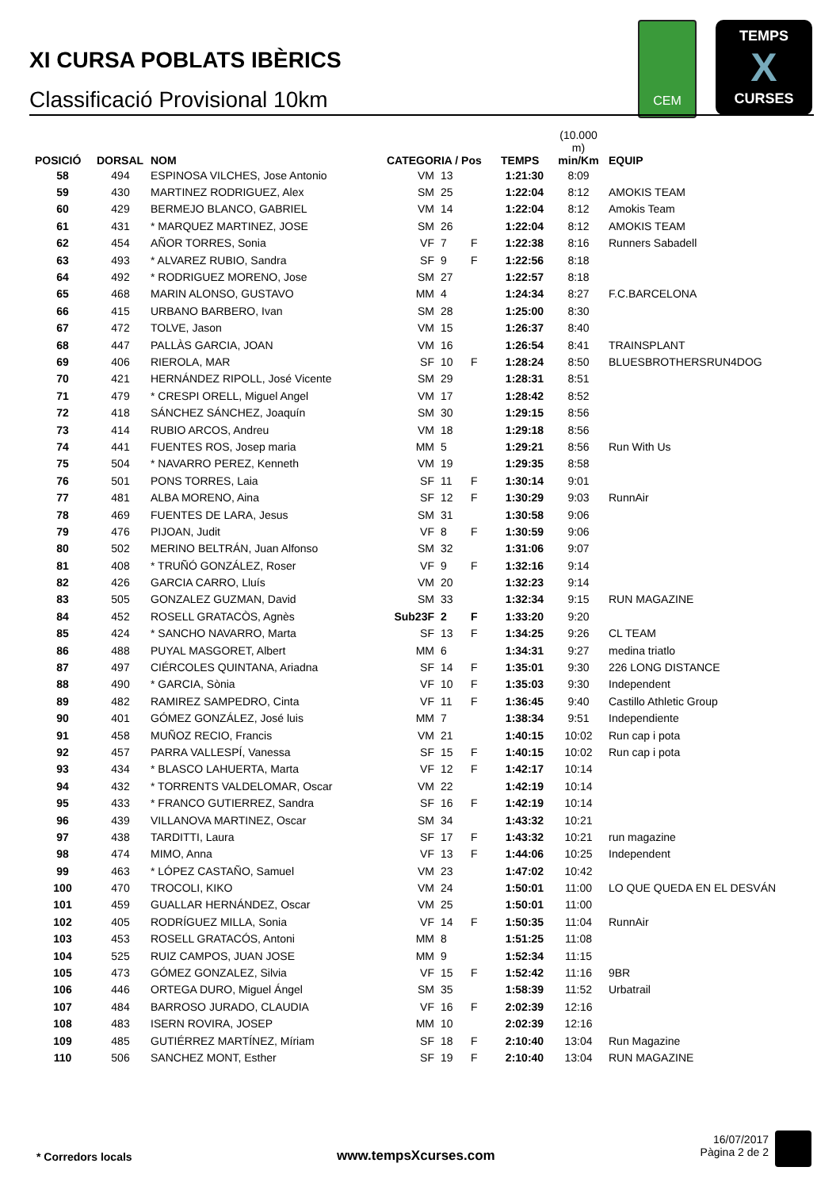CEM
TEMPS
X
CURSES
XI CURSA POBLATS IBÈRICS
Classificació Provisional 10km
| POSICIÓ | DORSAL | NOM | CATEGORIA / Pos | | | TEMPS | (10.000 m) min/Km | EQUIP |
| --- | --- | --- | --- | --- | --- | --- | --- | --- |
| 58 | 494 | ESPINOSA VILCHES, Jose Antonio | VM | 13 | | 1:21:30 | 8:09 | |
| 59 | 430 | MARTINEZ RODRIGUEZ, Alex | SM | 25 | | 1:22:04 | 8:12 | AMOKIS TEAM |
| 60 | 429 | BERMEJO BLANCO, GABRIEL | VM | 14 | | 1:22:04 | 8:12 | Amokis Team |
| 61 | 431 | * MARQUEZ MARTINEZ, JOSE | SM | 26 | | 1:22:04 | 8:12 | AMOKIS TEAM |
| 62 | 454 | AÑOR TORRES, Sonia | VF | 7 | F | 1:22:38 | 8:16 | Runners Sabadell |
| 63 | 493 | * ALVAREZ RUBIO, Sandra | SF | 9 | F | 1:22:56 | 8:18 | |
| 64 | 492 | * RODRIGUEZ MORENO, Jose | SM | 27 | | 1:22:57 | 8:18 | |
| 65 | 468 | MARIN ALONSO, GUSTAVO | MM | 4 | | 1:24:34 | 8:27 | F.C.BARCELONA |
| 66 | 415 | URBANO BARBERO, Ivan | SM | 28 | | 1:25:00 | 8:30 | |
| 67 | 472 | TOLVE, Jason | VM | 15 | | 1:26:37 | 8:40 | |
| 68 | 447 | PALLÀS GARCIA, JOAN | VM | 16 | | 1:26:54 | 8:41 | TRAINSPLANT |
| 69 | 406 | RIEROLA, MAR | SF | 10 | F | 1:28:24 | 8:50 | BLUESBROTHERSRUN4DOG |
| 70 | 421 | HERNÁNDEZ RIPOLL, José Vicente | SM | 29 | | 1:28:31 | 8:51 | |
| 71 | 479 | * CRESPI ORELL, Miguel Angel | VM | 17 | | 1:28:42 | 8:52 | |
| 72 | 418 | SÁNCHEZ SÁNCHEZ, Joaquín | SM | 30 | | 1:29:15 | 8:56 | |
| 73 | 414 | RUBIO ARCOS, Andreu | VM | 18 | | 1:29:18 | 8:56 | |
| 74 | 441 | FUENTES ROS, Josep maria | MM | 5 | | 1:29:21 | 8:56 | Run With Us |
| 75 | 504 | * NAVARRO PEREZ, Kenneth | VM | 19 | | 1:29:35 | 8:58 | |
| 76 | 501 | PONS TORRES, Laia | SF | 11 | F | 1:30:14 | 9:01 | |
| 77 | 481 | ALBA MORENO, Aina | SF | 12 | F | 1:30:29 | 9:03 | RunnAir |
| 78 | 469 | FUENTES DE LARA, Jesus | SM | 31 | | 1:30:58 | 9:06 | |
| 79 | 476 | PIJOAN, Judit | VF | 8 | F | 1:30:59 | 9:06 | |
| 80 | 502 | MERINO BELTRÁN, Juan Alfonso | SM | 32 | | 1:31:06 | 9:07 | |
| 81 | 408 | * TRUÑÓ GONZÁLEZ, Roser | VF | 9 | F | 1:32:16 | 9:14 | |
| 82 | 426 | GARCIA CARRO, Lluís | VM | 20 | | 1:32:23 | 9:14 | |
| 83 | 505 | GONZALEZ GUZMAN, David | SM | 33 | | 1:32:34 | 9:15 | RUN MAGAZINE |
| 84 | 452 | ROSELL GRATACÒS, Agnès | Sub23F | 2 | F | 1:33:20 | 9:20 | |
| 85 | 424 | * SANCHO NAVARRO, Marta | SF | 13 | F | 1:34:25 | 9:26 | CL TEAM |
| 86 | 488 | PUYAL MASGORET, Albert | MM | 6 | | 1:34:31 | 9:27 | medina triatlo |
| 87 | 497 | CIÉRCOLES QUINTANA, Ariadna | SF | 14 | F | 1:35:01 | 9:30 | 226 LONG DISTANCE |
| 88 | 490 | * GARCIA, Sònia | VF | 10 | F | 1:35:03 | 9:30 | Independent |
| 89 | 482 | RAMIREZ SAMPEDRO, Cinta | VF | 11 | F | 1:36:45 | 9:40 | Castillo Athletic Group |
| 90 | 401 | GÓMEZ GONZÁLEZ, José luis | MM | 7 | | 1:38:34 | 9:51 | Independiente |
| 91 | 458 | MUÑOZ RECIO, Francis | VM | 21 | | 1:40:15 | 10:02 | Run cap i pota |
| 92 | 457 | PARRA VALLESPÍ, Vanessa | SF | 15 | F | 1:40:15 | 10:02 | Run cap i pota |
| 93 | 434 | * BLASCO LAHUERTA, Marta | VF | 12 | F | 1:42:17 | 10:14 | |
| 94 | 432 | * TORRENTS VALDELOMAR, Oscar | VM | 22 | | 1:42:19 | 10:14 | |
| 95 | 433 | * FRANCO GUTIERREZ, Sandra | SF | 16 | F | 1:42:19 | 10:14 | |
| 96 | 439 | VILLANOVA MARTINEZ, Oscar | SM | 34 | | 1:43:32 | 10:21 | |
| 97 | 438 | TARDITTI, Laura | SF | 17 | F | 1:43:32 | 10:21 | run magazine |
| 98 | 474 | MIMO, Anna | VF | 13 | F | 1:44:06 | 10:25 | Independent |
| 99 | 463 | * LÓPEZ CASTAÑO, Samuel | VM | 23 | | 1:47:02 | 10:42 | |
| 100 | 470 | TROCOLI, KIKO | VM | 24 | | 1:50:01 | 11:00 | LO QUE QUEDA EN EL DESVÁN |
| 101 | 459 | GUALLAR HERNÁNDEZ, Oscar | VM | 25 | | 1:50:01 | 11:00 | |
| 102 | 405 | RODRÍGUEZ MILLA, Sonia | VF | 14 | F | 1:50:35 | 11:04 | RunnAir |
| 103 | 453 | ROSELL GRATACÓS, Antoni | MM | 8 | | 1:51:25 | 11:08 | |
| 104 | 525 | RUIZ CAMPOS, JUAN JOSE | MM | 9 | | 1:52:34 | 11:15 | |
| 105 | 473 | GÓMEZ GONZALEZ, Silvia | VF | 15 | F | 1:52:42 | 11:16 | 9BR |
| 106 | 446 | ORTEGA DURO, Miguel Ángel | SM | 35 | | 1:58:39 | 11:52 | Urbatrail |
| 107 | 484 | BARROSO JURADO, CLAUDIA | VF | 16 | F | 2:02:39 | 12:16 | |
| 108 | 483 | ISERN ROVIRA, JOSEP | MM | 10 | | 2:02:39 | 12:16 | |
| 109 | 485 | GUTIÉRREZ MARTÍNEZ, Míriam | SF | 18 | F | 2:10:40 | 13:04 | Run Magazine |
| 110 | 506 | SANCHEZ MONT, Esther | SF | 19 | F | 2:10:40 | 13:04 | RUN MAGAZINE |
* Corredors locals www.tempsXcurses.com
16/07/2017
Pàgina 2 de 2